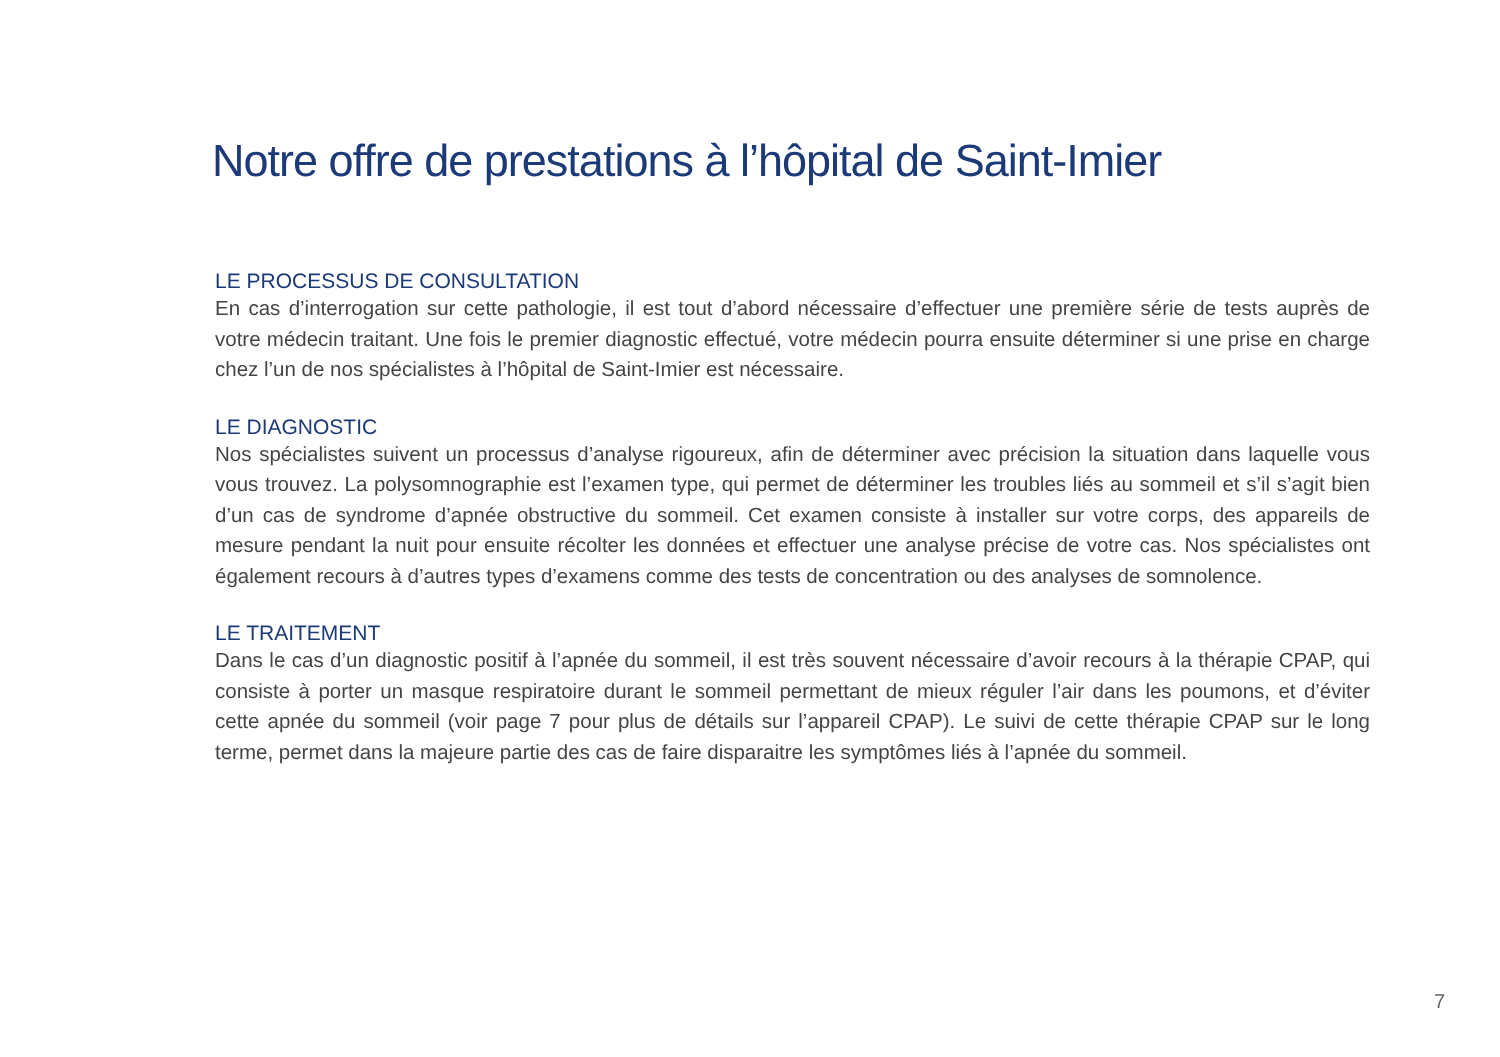Notre offre de prestations à l’hôpital de Saint-Imier
LE PROCESSUS DE CONSULTATION
En cas d’interrogation sur cette pathologie, il est tout d’abord nécessaire d’effectuer une première série de tests auprès de votre médecin traitant. Une fois le premier diagnostic effectué, votre médecin pourra ensuite déterminer si une prise en charge chez l’un de nos spécialistes à l’hôpital de Saint-Imier est nécessaire.
LE DIAGNOSTIC
Nos spécialistes suivent un processus d’analyse rigoureux, afin de déterminer avec précision la situation dans laquelle vous vous trouvez. La polysomnographie est l’examen type, qui permet de déterminer les troubles liés au sommeil et s’il s’agit bien d’un cas de syndrome d’apnée obstructive du sommeil. Cet examen consiste à installer sur votre corps, des appareils de mesure pendant la nuit pour ensuite récolter les données et effectuer une analyse précise de votre cas. Nos spécialistes ont également recours à d’autres types d’examens comme des tests de concentration ou des analyses de somnolence.
LE TRAITEMENT
Dans le cas d’un diagnostic positif à l’apnée du sommeil, il est très souvent nécessaire d’avoir recours à la thérapie CPAP, qui consiste à porter un masque respiratoire durant le sommeil permettant de mieux réguler l’air dans les poumons, et d’éviter cette apnée du sommeil (voir page 7 pour plus de détails sur l’appareil CPAP). Le suivi de cette thérapie CPAP sur le long terme, permet dans la majeure partie des cas de faire disparaitre les symptômes liés à l’apnée du sommeil.
7